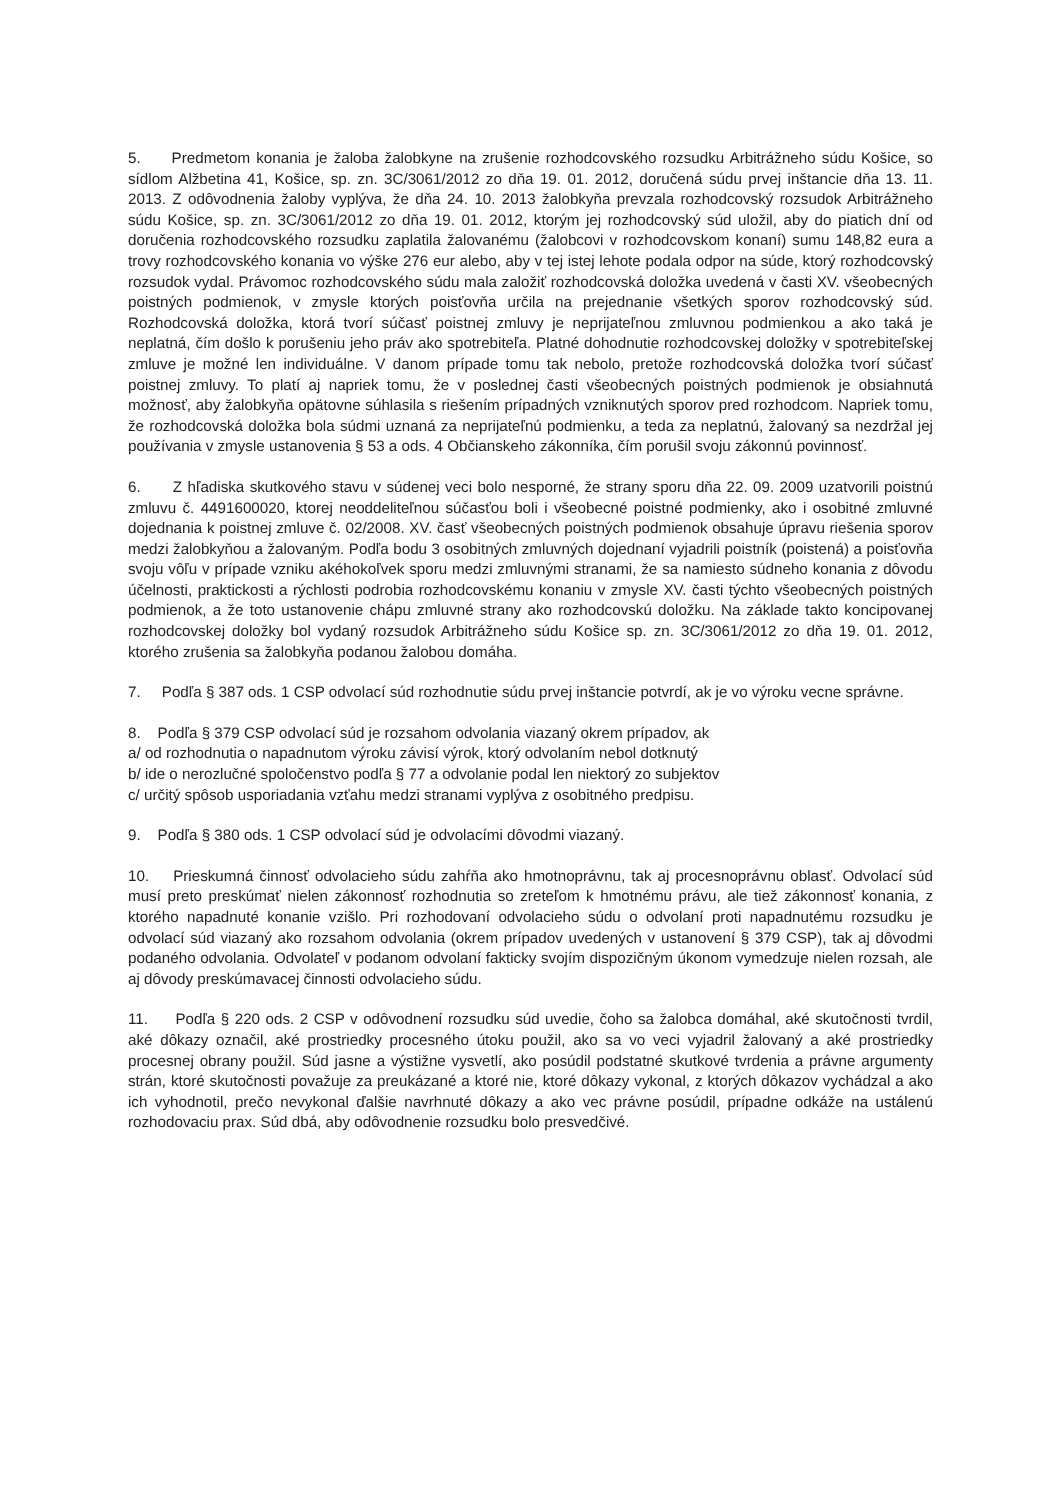5. Predmetom konania je žaloba žalobkyne na zrušenie rozhodcovského rozsudku Arbitrážneho súdu Košice, so sídlom Alžbetina 41, Košice, sp. zn. 3C/3061/2012 zo dňa 19. 01. 2012, doručená súdu prvej inštancie dňa 13. 11. 2013. Z odôvodnenia žaloby vyplýva, že dňa 24. 10. 2013 žalobkyňa prevzala rozhodcovský rozsudok Arbitrážneho súdu Košice, sp. zn. 3C/3061/2012 zo dňa 19. 01. 2012, ktorým jej rozhodcovský súd uložil, aby do piatich dní od doručenia rozhodcovského rozsudku zaplatila žalovanému (žalobcovi v rozhodcovskom konaní) sumu 148,82 eura a trovy rozhodcovského konania vo výške 276 eur alebo, aby v tej istej lehote podala odpor na súde, ktorý rozhodcovský rozsudok vydal. Právomoc rozhodcovského súdu mala založiť rozhodcovská doložka uvedená v časti XV. všeobecných poistných podmienok, v zmysle ktorých poisťovňa určila na prejednanie všetkých sporov rozhodcovský súd. Rozhodcovská doložka, ktorá tvorí súčasť poistnej zmluvy je neprijateľnou zmluvnou podmienkou a ako taká je neplatná, čím došlo k porušeniu jeho práv ako spotrebiteľa. Platné dohodnutie rozhodcovskej doložky v spotrebiteľskej zmluve je možné len individuálne. V danom prípade tomu tak nebolo, pretože rozhodcovská doložka tvorí súčasť poistnej zmluvy. To platí aj napriek tomu, že v poslednej časti všeobecných poistných podmienok je obsiahnutá možnosť, aby žalobkyňa opätovne súhlasila s riešením prípadných vzniknutých sporov pred rozhodcom. Napriek tomu, že rozhodcovská doložka bola súdmi uznaná za neprijateľnú podmienku, a teda za neplatnú, žalovaný sa nezdržal jej používania v zmysle ustanovenia § 53 a ods. 4 Občianskeho zákonníka, čím porušil svoju zákonnú povinnosť.
6. Z hľadiska skutkového stavu v súdenej veci bolo nesporné, že strany sporu dňa 22. 09. 2009 uzatvorili poistnú zmluvu č. 4491600020, ktorej neoddeliteľnou súčasťou boli i všeobecné poistné podmienky, ako i osobitné zmluvné dojednania k poistnej zmluve č. 02/2008. XV. časť všeobecných poistných podmienok obsahuje úpravu riešenia sporov medzi žalobkyňou a žalovaným. Podľa bodu 3 osobitných zmluvných dojednaní vyjadrili poistník (poistená) a poisťovňa svoju vôľu v prípade vzniku akéhokoľvek sporu medzi zmluvnými stranami, že sa namiesto súdneho konania z dôvodu účelnosti, praktickosti a rýchlosti podrobia rozhodcovskému konaniu v zmysle XV. časti týchto všeobecných poistných podmienok, a že toto ustanovenie chápu zmluvné strany ako rozhodcovskú doložku. Na základe takto koncipovanej rozhodcovskej doložky bol vydaný rozsudok Arbitrážneho súdu Košice sp. zn. 3C/3061/2012 zo dňa 19. 01. 2012, ktorého zrušenia sa žalobkyňa podanou žalobou domáha.
7. Podľa § 387 ods. 1 CSP odvolací súd rozhodnutie súdu prvej inštancie potvrdí, ak je vo výroku vecne správne.
8. Podľa § 379 CSP odvolací súd je rozsahom odvolania viazaný okrem prípadov, ak
a/ od rozhodnutia o napadnutom výroku závisí výrok, ktorý odvolaním nebol dotknutý
b/ ide o nerozlučné spoločenstvo podľa § 77 a odvolanie podal len niektorý zo subjektov
c/ určitý spôsob usporiadania vzťahu medzi stranami vyplýva z osobitného predpisu.
9. Podľa § 380 ods. 1 CSP odvolací súd je odvolacími dôvodmi viazaný.
10. Prieskumná činnosť odvolacieho súdu zahŕňa ako hmotnoprávnu, tak aj procesnoprávnu oblasť. Odvolací súd musí preto preskúmať nielen zákonnosť rozhodnutia so zreteľom k hmotnému právu, ale tiež zákonnosť konania, z ktorého napadnuté konanie vzišlo. Pri rozhodovaní odvolacieho súdu o odvolaní proti napadnutému rozsudku je odvolací súd viazaný ako rozsahom odvolania (okrem prípadov uvedených v ustanovení § 379 CSP), tak aj dôvodmi podaného odvolania. Odvolateľ v podanom odvolaní fakticky svojím dispozičným úkonom vymedzuje nielen rozsah, ale aj dôvody preskúmavacej činnosti odvolacieho súdu.
11. Podľa § 220 ods. 2 CSP v odôvodnení rozsudku súd uvedie, čoho sa žalobca domáhal, aké skutočnosti tvrdil, aké dôkazy označil, aké prostriedky procesného útoku použil, ako sa vo veci vyjadril žalovaný a aké prostriedky procesnej obrany použil. Súd jasne a výstižne vysvetlí, ako posúdil podstatné skutkové tvrdenia a právne argumenty strán, ktoré skutočnosti považuje za preukázané a ktoré nie, ktoré dôkazy vykonal, z ktorých dôkazov vychádzal a ako ich vyhodnotil, prečo nevykonal ďalšie navrhnuté dôkazy a ako vec právne posúdil, prípadne odkáže na ustálenú rozhodovaciu prax. Súd dbá, aby odôvodnenie rozsudku bolo presvedčivé.